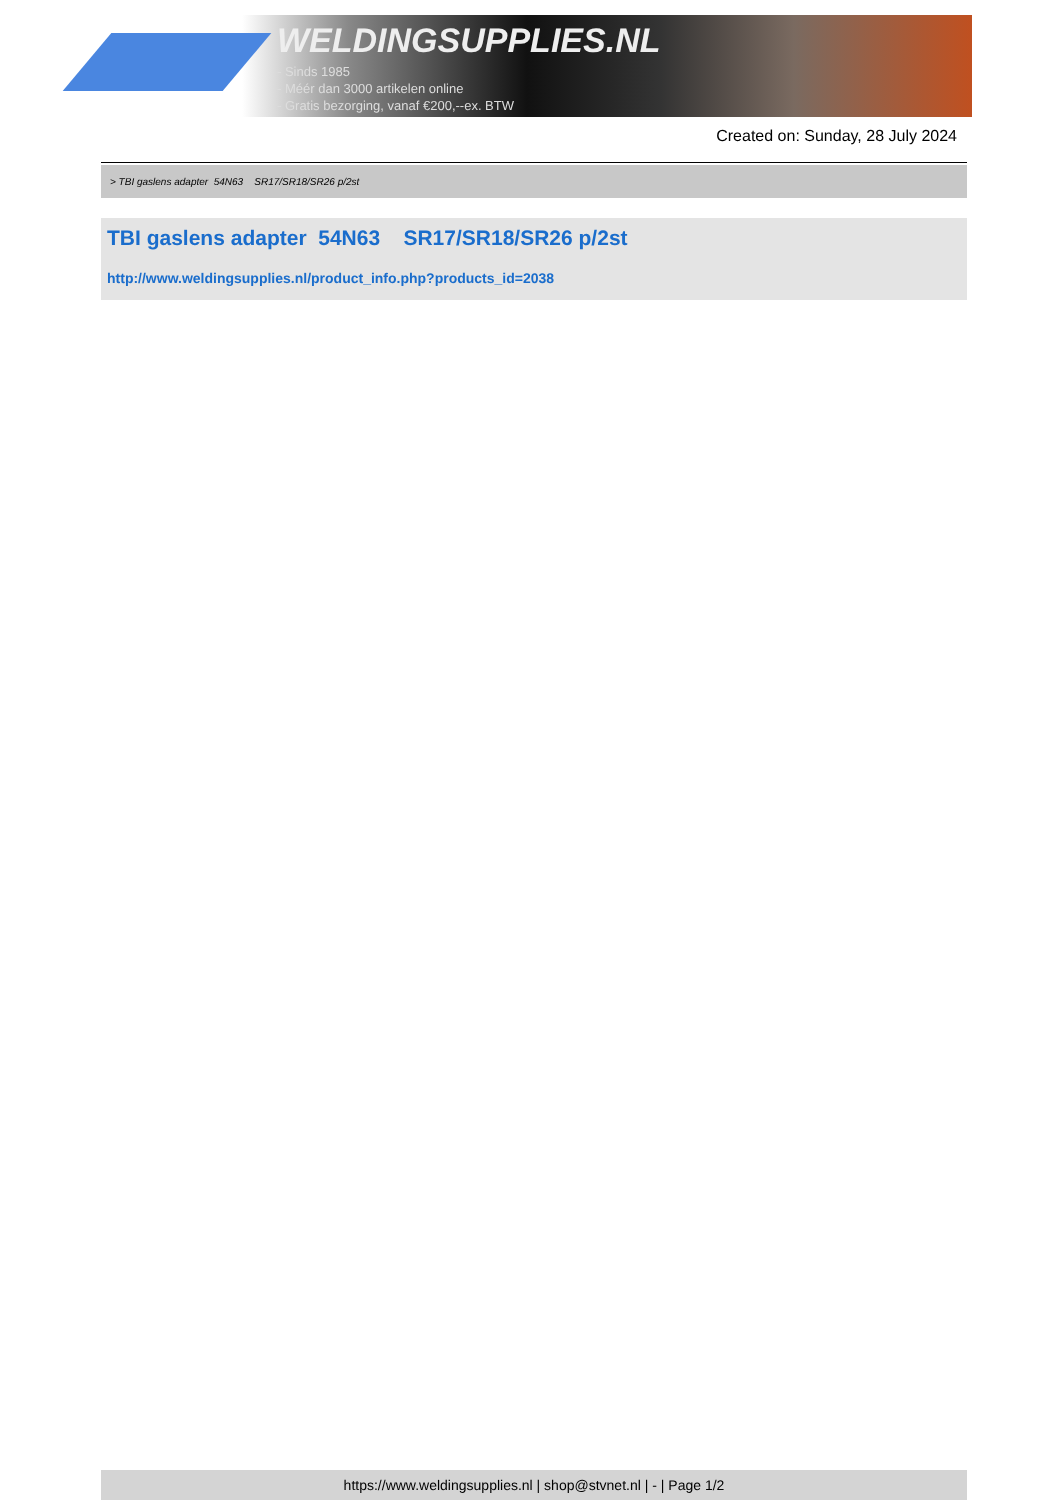WELDINGSUPPLIES.NL
- Sinds 1985
- Méér dan 3000 artikelen online
- Gratis bezorging, vanaf €200,--ex. BTW
Created on: Sunday, 28 July 2024
> TBI gaslens adapter 54N63 SR17/SR18/SR26 p/2st
TBI gaslens adapter 54N63 SR17/SR18/SR26 p/2st
http://www.weldingsupplies.nl/product_info.php?products_id=2038
https://www.weldingsupplies.nl | shop@stvnet.nl | - | Page 1/2